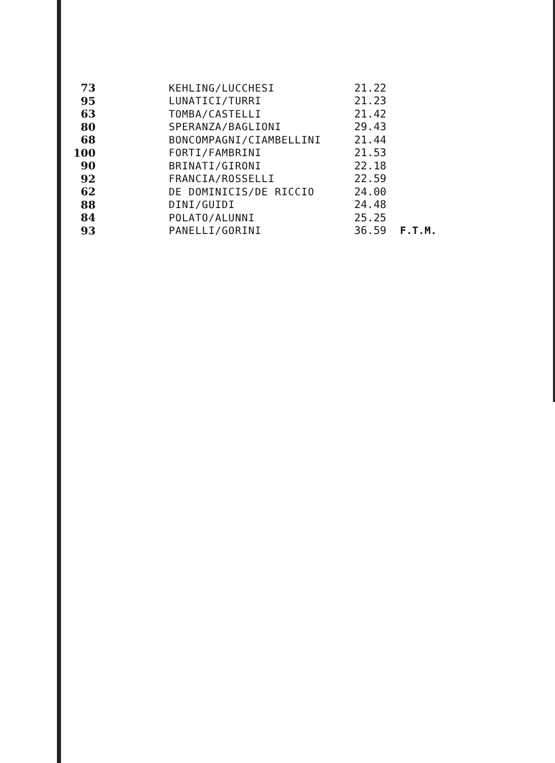| 73 | KEHLING/LUCCHESI | 21.22 | |
| 95 | LUNATICI/TURRI | 21.23 | |
| 63 | TOMBA/CASTELLI | 21.42 | |
| 80 | SPERANZA/BAGLIONI | 29.43 | |
| 68 | BONCOMPAGNI/CIAMBELLINI | 21.44 | |
| 100 | FORTI/FAMBRINI | 21.53 | |
| 90 | BRINATI/GIRONI | 22.18 | |
| 92 | FRANCIA/ROSSELLI | 22.59 | |
| 62 | DE DOMINICIS/DE RICCIO | 24.00 | |
| 88 | DINI/GUIDI | 24.48 | |
| 84 | POLATO/ALUNNI | 25.25 | |
| 93 | PANELLI/GORINI | 36.59 | F.T.M. |